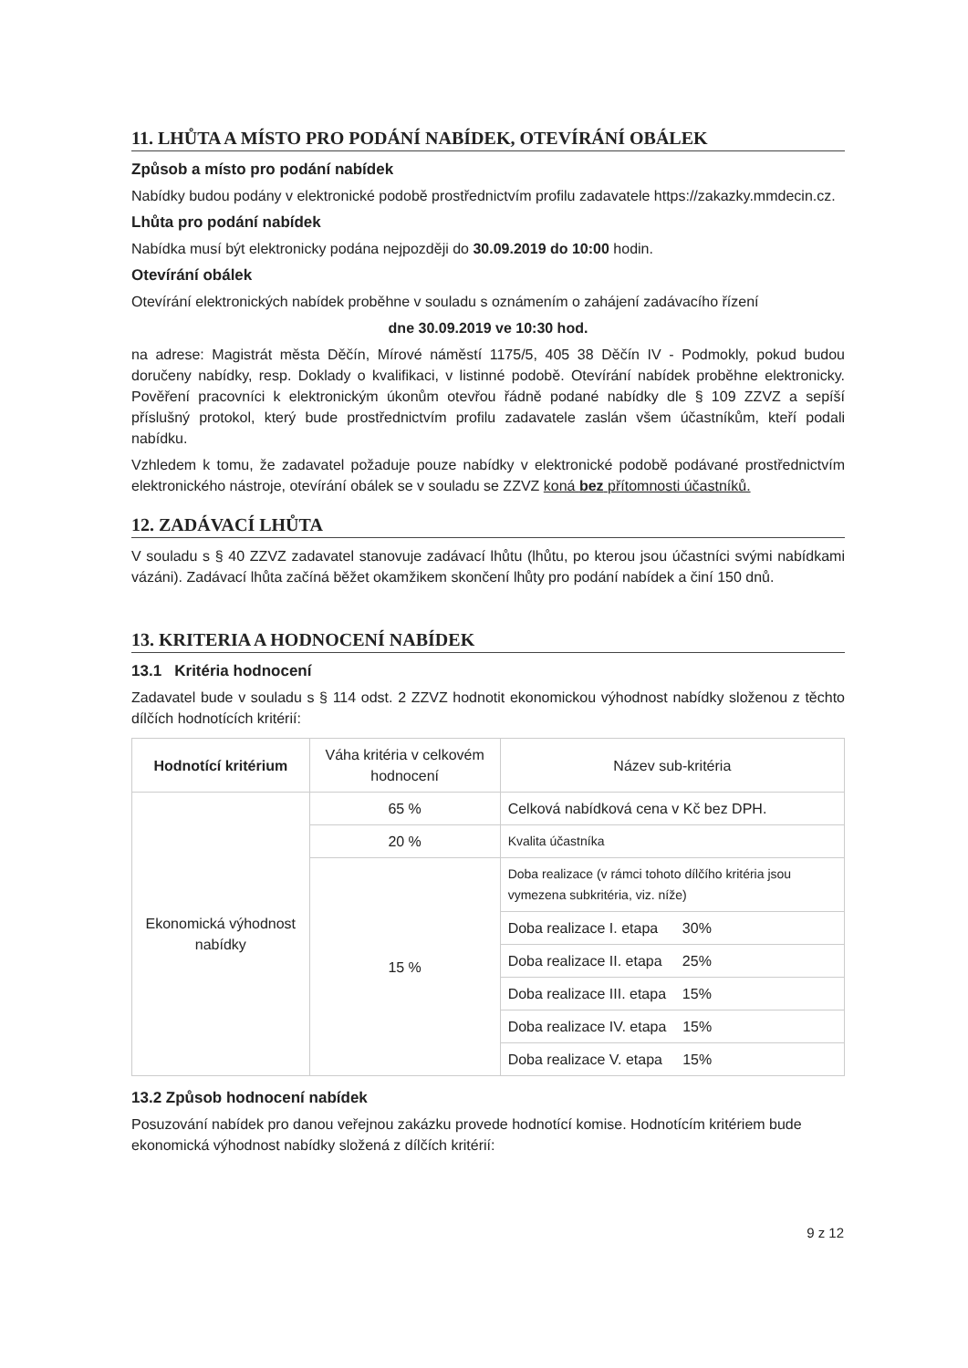11. LHŮTA A MÍSTO PRO PODÁNÍ NABÍDEK, OTEVÍRÁNÍ OBÁLEK
Způsob a místo pro podání nabídek
Nabídky budou podány v elektronické podobě prostřednictvím profilu zadavatele https://zakazky.mmdecin.cz.
Lhůta pro podání nabídek
Nabídka musí být elektronicky podána nejpozději do 30.09.2019 do 10:00 hodin.
Otevírání obálek
Otevírání elektronických nabídek proběhne v souladu s oznámením o zahájení zadávacího řízení
dne 30.09.2019 ve 10:30 hod.
na adrese: Magistrát města Děčín, Mírové náměstí 1175/5, 405 38 Děčín IV - Podmokly, pokud budou doručeny nabídky, resp. Doklady o kvalifikaci, v listinné podobě. Otevírání nabídek proběhne elektronicky. Pověření pracovníci k elektronickým úkonům otevřou řádně podané nabídky dle § 109 ZZVZ a sepíší příslušný protokol, který bude prostřednictvím profilu zadavatele zaslán všem účastníkům, kteří podali nabídku.
Vzhledem k tomu, že zadavatel požaduje pouze nabídky v elektronické podobě podávané prostřednictvím elektronického nástroje, otevírání obálek se v souladu se ZZVZ koná bez přítomnosti účastníků.
12. ZADÁVACÍ LHŮTA
V souladu s § 40 ZZVZ zadavatel stanovuje zadávací lhůtu (lhůtu, po kterou jsou účastníci svými nabídkami vázáni). Zadávací lhůta začíná běžet okamžikem skončení lhůty pro podání nabídek a činí 150 dnů.
13. KRITERIA A HODNOCENÍ NABÍDEK
13.1 Kritéria hodnocení
Zadavatel bude v souladu s § 114 odst. 2 ZZVZ hodnotit ekonomickou výhodnost nabídky složenou z těchto dílčích hodnotících kritérií:
| Hodnotící kritérium | Váha kritéria v celkovém hodnocení | Název sub-kritéria |
| --- | --- | --- |
| Ekonomická výhodnost nabídky | 65 % | Celková nabídková cena v Kč bez DPH. |
| | 20 % | Kvalita účastníka |
| | 15 % | Doba realizace (v rámci tohoto dílčího kritéria jsou vymezena subkritéria, viz. níže) |
| | | Doba realizace I. etapa 30% |
| | | Doba realizace II. etapa 25% |
| | | Doba realizace III. etapa 15% |
| | | Doba realizace IV. etapa 15% |
| | | Doba realizace V. etapa 15% |
13.2 Způsob hodnocení nabídek
Posuzování nabídek pro danou veřejnou zakázku provede hodnotící komise. Hodnotícím kritériem bude ekonomická výhodnost nabídky složená z dílčích kritérií:
9 z 12